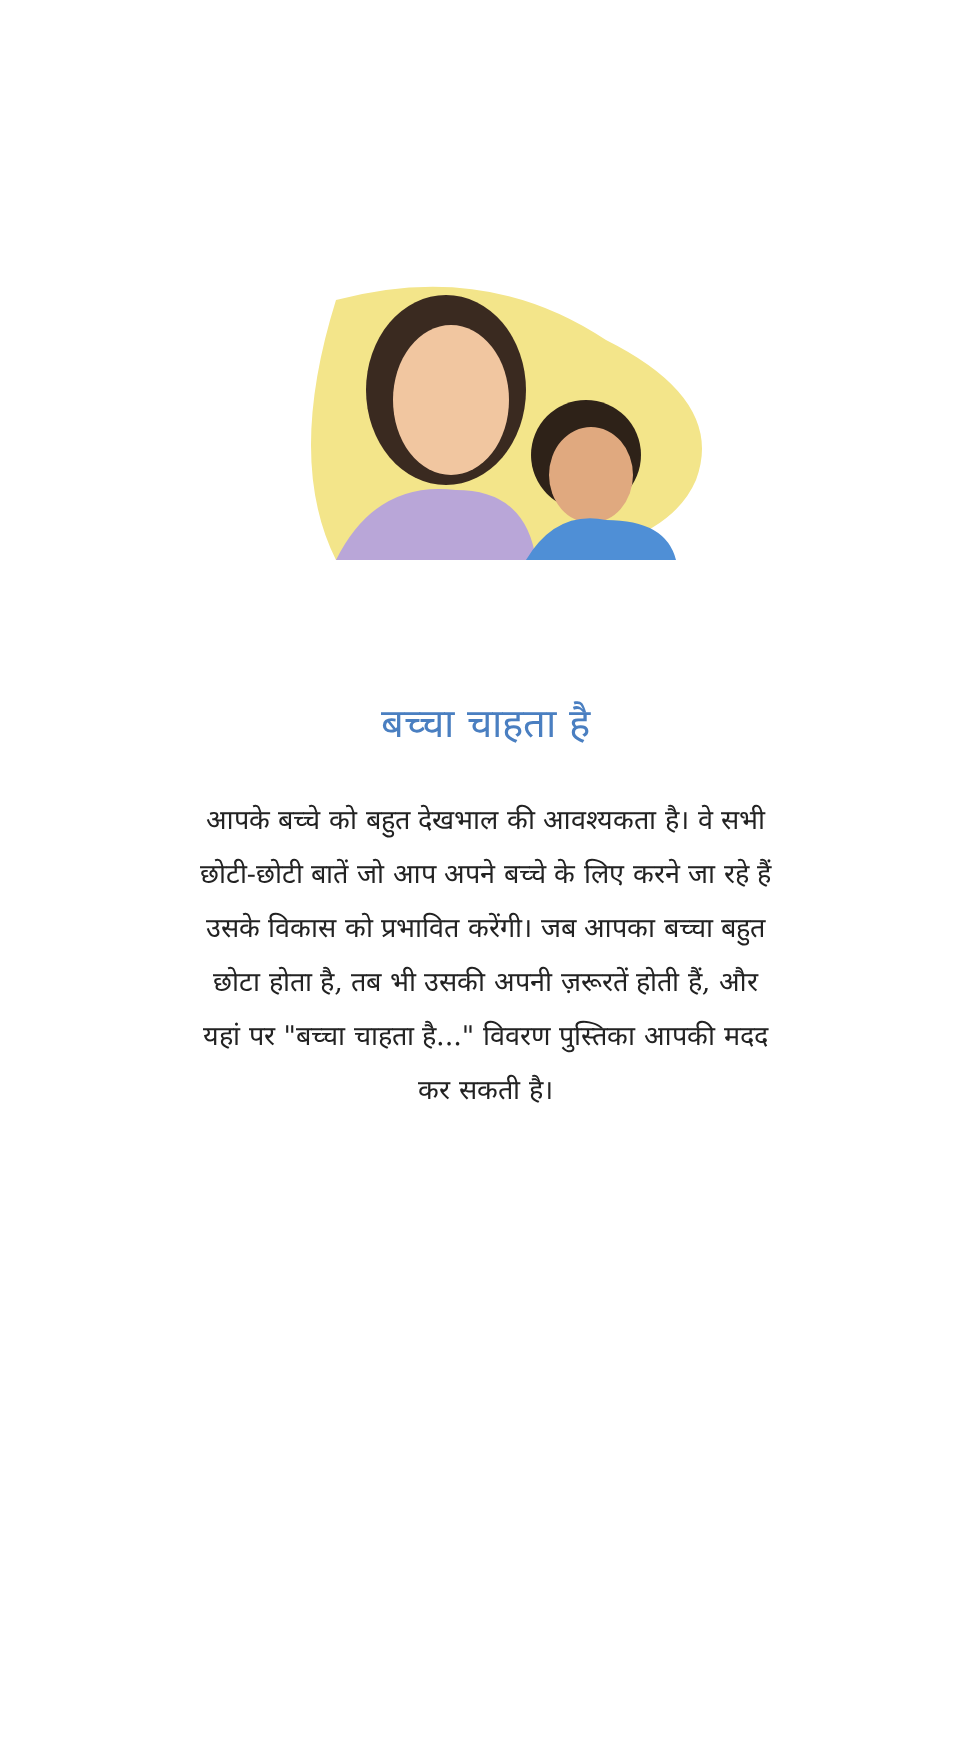बच्चा चाहता है
आपके बच्चे को बहुत देखभाल की आवश्यकता है। वे सभी छोटी-छोटी बातें जो आप अपने बच्चे के लिए करने जा रहे हैं उसके विकास को प्रभावित करेंगी। जब आपका बच्चा बहुत छोटा होता है, तब भी उसकी अपनी ज़रूरतें होती हैं, और यहां पर "बच्चा चाहता है..." विवरण पुस्तिका आपकी मदद कर सकती है।